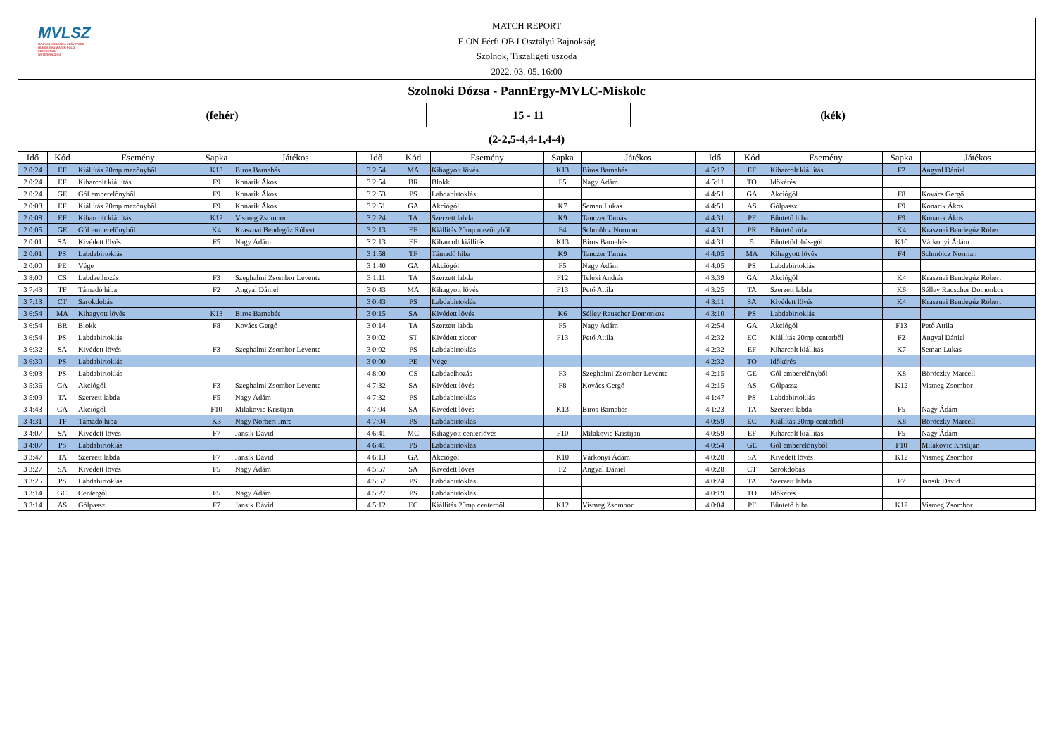MVLSZ
MAGYAR VÍZILABDA SZÖVETSÉG
HUNGARIAN WATER POLO FEDERATION
WATERPOLO.HU
MATCH REPORT
E.ON Férfi OB I Osztályú Bajnokság
Szolnok, Tiszaligeti uszoda
2022. 03. 05. 16:00
Szolnoki Dózsa - PannErgy-MVLC-Miskolc
(fehér) 15 - 11 (kék)
(2-2,5-4,4-1,4-4)
| Idő | Kód | Esemény | Sapka | Játékos | Idő | Kód | Esemény | Sapka | Játékos | Idő | Kód | Esemény | Sapka | Játékos |
| --- | --- | --- | --- | --- | --- | --- | --- | --- | --- | --- | --- | --- | --- | --- |
| 2 0:24 | EF | Kiállítás 20mp mezőnyből | K13 | Biros Barnabás | 3 2:54 | MA | Kihagyott lövés | K13 | Biros Barnabás | 4 5:12 | EF | Kiharcolt kiállítás | F2 | Angyal Dániel |
| 2 0:24 | EF | Kiharcolt kiállítás | F9 | Konarik Ákos | 3 2:54 | BR | Blokk | F5 | Nagy Ádám | 4 5:11 | TO | Időkérés | | |
| 2 0:24 | GE | Gól emberelőnyből | F9 | Konarik Ákos | 3 2:53 | PS | Labdabirtoklás | | | 4 4:51 | GA | Akciógól | F8 | Kovács Gergő |
| 2 0:08 | EF | Kiállítás 20mp mezőnyből | F9 | Konarik Ákos | 3 2:51 | GA | Akciógól | K7 | Seman Lukas | 4 4:51 | AS | Gólpassz | F9 | Konarik Ákos |
| 2 0:08 | EF | Kiharcolt kiállítás | K12 | Vismeg Zsombor | 3 2:24 | TA | Szerzett labda | K9 | Tanczer Tamás | 4 4:31 | PF | Büntető hiba | F9 | Konarik Ákos |
| 2 0:05 | GE | Gól emberelőnyből | K4 | Krasznai Bendegúz Róbert | 3 2:13 | EF | Kiállítás 20mp mezőnyből | F4 | Schmölcz Norman | 4 4:31 | PR | Büntető róla | K4 | Krasznai Bendegúz Róbert |
| 2 0:01 | SA | Kivédett lövés | F5 | Nagy Ádám | 3 2:13 | EF | Kiharcolt kiállítás | K13 | Biros Barnabás | 4 4:31 | 5 | Büntetődobás-gól | K10 | Várkonyi Ádám |
| 2 0:01 | PS | Labdabirtoklás | | | 3 1:58 | TF | Támadó hiba | K9 | Tanczer Tamás | 4 4:05 | MA | Kihagyott lövés | F4 | Schmölcz Norman |
| 2 0:00 | PE | Vége | | | 3 1:40 | GA | Akciógól | F5 | Nagy Ádám | 4 4:05 | PS | Labdabirtoklás | | |
| 3 8:00 | CS | Labdaelhozás | F3 | Szeghalmi Zsombor Levente | 3 1:11 | TA | Szerzett labda | F12 | Teleki András | 4 3:39 | GA | Akciógól | K4 | Krasznai Bendegúz Róbert |
| 3 7:43 | TF | Támadó hiba | F2 | Angyal Dániel | 3 0:43 | MA | Kihagyott lövés | F13 | Pető Attila | 4 3:25 | TA | Szerzett labda | K6 | Sélley Rauscher Domonkos |
| 3 7:13 | CT | Sarokdobás | | | 3 0:43 | PS | Labdabirtoklás | | | 4 3:11 | SA | Kivédett lövés | K4 | Krasznai Bendegúz Róbert |
| 3 6:54 | MA | Kihagyott lövés | K13 | Biros Barnabás | 3 0:15 | SA | Kivédett lövés | K6 | Sélley Rauscher Domonkos | 4 3:10 | PS | Labdabirtoklás | | |
| 3 6:54 | BR | Blokk | F8 | Kovács Gergő | 3 0:14 | TA | Szerzett labda | F5 | Nagy Ádám | 4 2:54 | GA | Akciógól | F13 | Pető Attila |
| 3 6:54 | PS | Labdabirtoklás | | | 3 0:02 | ST | Kivédett ziccer | F13 | Pető Attila | 4 2:32 | EC | Kiállítás 20mp centerből | F2 | Angyal Dániel |
| 3 6:32 | SA | Kivédett lövés | F3 | Szeghalmi Zsombor Levente | 3 0:02 | PS | Labdabirtoklás | | | 4 2:32 | EF | Kiharcolt kiállítás | K7 | Seman Lukas |
| 3 6:30 | PS | Labdabirtoklás | | | 3 0:00 | PE | Vége | | | 4 2:32 | TO | Időkérés | | |
| 3 6:03 | PS | Labdabirtoklás | | | 4 8:00 | CS | Labdaelhozás | F3 | Szeghalmi Zsombor Levente | 4 2:15 | GE | Gól emberelőnyből | K8 | Böröczky Marcell |
| 3 5:36 | GA | Akciógól | F3 | Szeghalmi Zsombor Levente | 4 7:32 | SA | Kivédett lövés | F8 | Kovács Gergő | 4 2:15 | AS | Gólpassz | K12 | Vismeg Zsombor |
| 3 5:09 | TA | Szerzett labda | F5 | Nagy Ádám | 4 7:32 | PS | Labdabirtoklás | | | 4 1:47 | PS | Labdabirtoklás | | |
| 3 4:43 | GA | Akciógól | F10 | Milakovic Kristijan | 4 7:04 | SA | Kivédett lövés | K13 | Biros Barnabás | 4 1:23 | TA | Szerzett labda | F5 | Nagy Ádám |
| 3 4:31 | TF | Támadó hiba | K3 | Nagy Norbert Imre | 4 7:04 | PS | Labdabirtoklás | | | 4 0:59 | EC | Kiállítás 20mp centerből | K8 | Böröczky Marcell |
| 3 4:07 | SA | Kivédett lövés | F7 | Jansik Dávid | 4 6:41 | MC | Kihagyott centerlövés | F10 | Milakovic Kristijan | 4 0:59 | EF | Kiharcolt kiállítás | F5 | Nagy Ádám |
| 3 4:07 | PS | Labdabirtoklás | | | 4 6:41 | PS | Labdabirtoklás | | | 4 0:54 | GE | Gól emberelőnyből | F10 | Milakovic Kristijan |
| 3 3:47 | TA | Szerzett labda | F7 | Jansik Dávid | 4 6:13 | GA | Akciógól | K10 | Várkonyi Ádám | 4 0:28 | SA | Kivédett lövés | K12 | Vismeg Zsombor |
| 3 3:27 | SA | Kivédett lövés | F5 | Nagy Ádám | 4 5:57 | SA | Kivédett lövés | F2 | Angyal Dániel | 4 0:28 | CT | Sarokdobás | | |
| 3 3:25 | PS | Labdabirtoklás | | | 4 5:57 | PS | Labdabirtoklás | | | 4 0:24 | TA | Szerzett labda | F7 | Jansik Dávid |
| 3 3:14 | GC | Centergól | F5 | Nagy Ádám | 4 5:27 | PS | Labdabirtoklás | | | 4 0:19 | TO | Időkérés | | |
| 3 3:14 | AS | Gólpassz | F7 | Jansik Dávid | 4 5:12 | EC | Kiállítás 20mp centerből | K12 | Vismeg Zsombor | 4 0:04 | PF | Büntető hiba | K12 | Vismeg Zsombor |